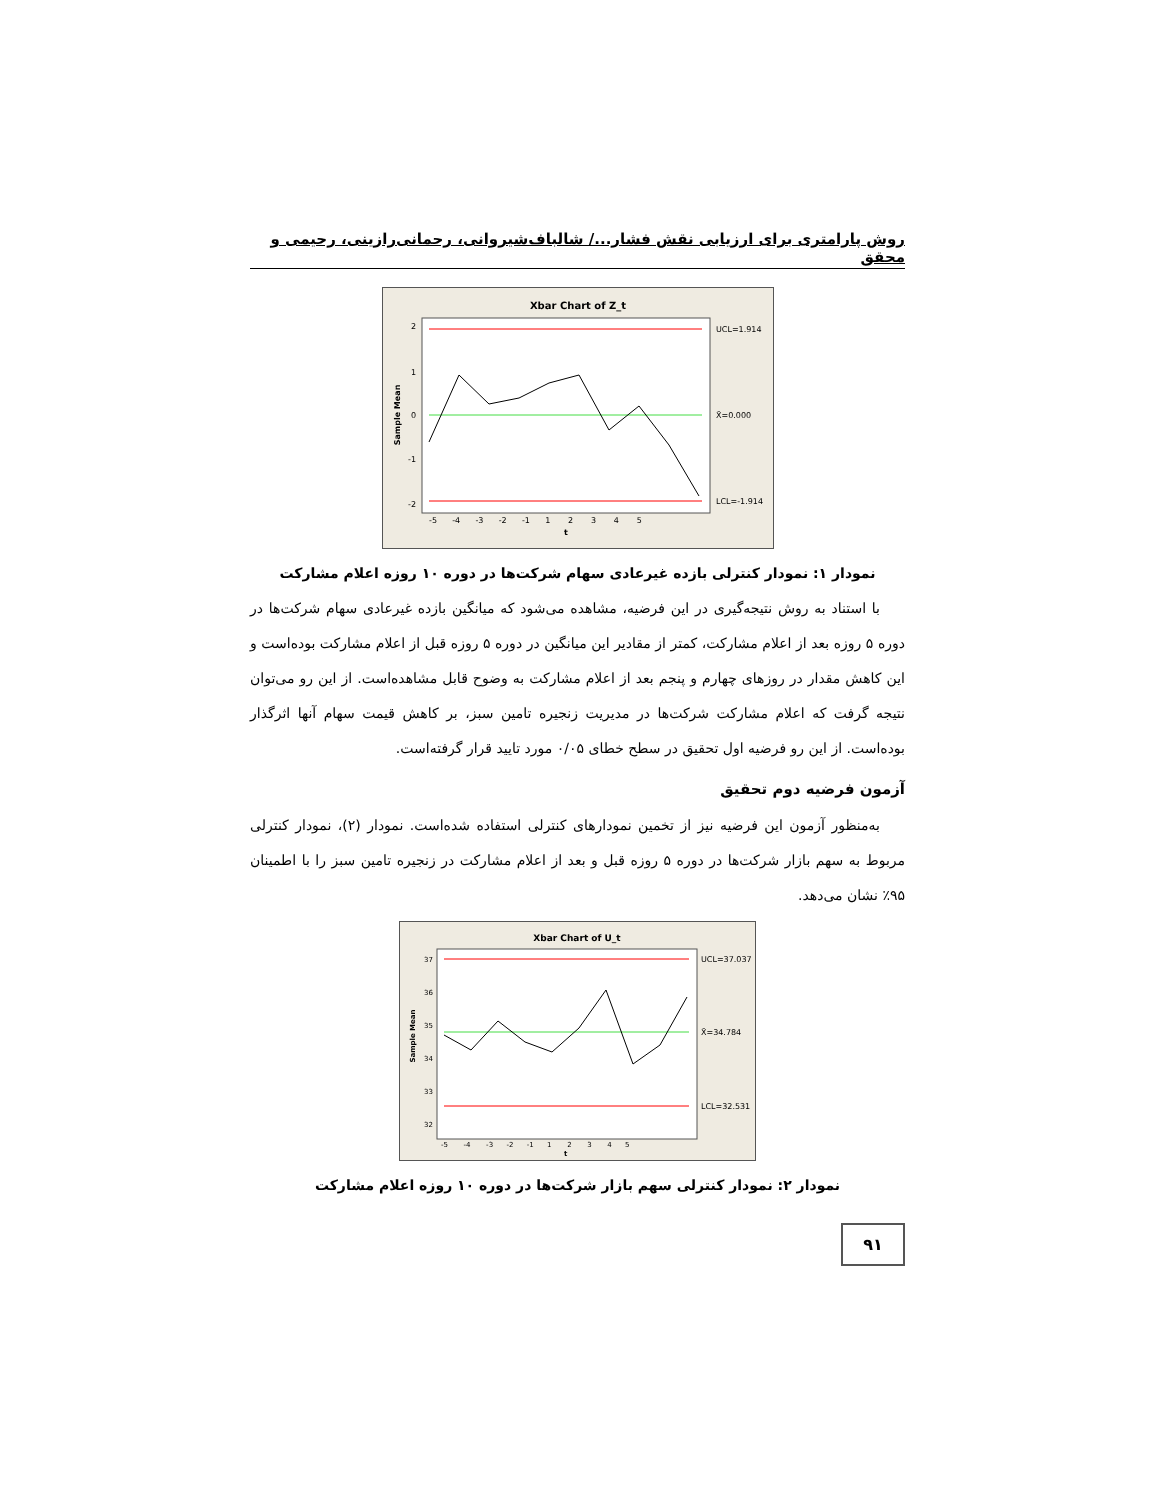روش پارامتری برای ارزیابی نقش فشار.../ شالباف‌شیروانی، رحمانی‌رازینی، رحیمی و محقق
Xbar Chart of Z_t
UCL=1.914
X̄=0.000
LCL=-1.914
2
1
0
-1
-2
-5 -4 -3 -2 -1 1 2 3 4 5
t
Sample Mean
نمودار ۱: نمودار کنترلی بازده غیرعادی سهام شرکت‌ها در دوره ۱۰ روزه اعلام مشارکت
با استناد به روش نتیجه‌گیری در این فرضیه، مشاهده می‌شود که میانگین بازده غیرعادی سهام شرکت‌ها در دوره ۵ روزه بعد از اعلام مشارکت، کمتر از مقادیر این میانگین در دوره ۵ روزه قبل از اعلام مشارکت بوده‌است و این کاهش مقدار در روزهای چهارم و پنجم بعد از اعلام مشارکت به وضوح قابل مشاهده‌است. از این رو می‌توان نتیجه گرفت که اعلام مشارکت شرکت‌ها در مدیریت زنجیره تامین سبز، بر کاهش قیمت سهام آنها اثرگذار بوده‌است. از این رو فرضیه اول تحقیق در سطح خطای ۰/۰۵ مورد تایید قرار گرفته‌است.
آزمون فرضیه دوم تحقیق
به‌منظور آزمون این فرضیه نیز از تخمین نمودارهای کنترلی استفاده شده‌است. نمودار (۲)، نمودار کنترلی مربوط به سهم بازار شرکت‌ها در دوره ۵ روزه قبل و بعد از اعلام مشارکت در زنجیره تامین سبز را با اطمینان ۹۵٪ نشان می‌دهد.
Xbar Chart of U_t
UCL=37.037
X̄=34.784
LCL=32.531
37
36
35
34
33
32
-5 -4 -3 -2 -1 1 2 3 4 5
t
Sample Mean
نمودار ۲: نمودار کنترلی سهم بازار شرکت‌ها در دوره ۱۰ روزه اعلام مشارکت
۹۱